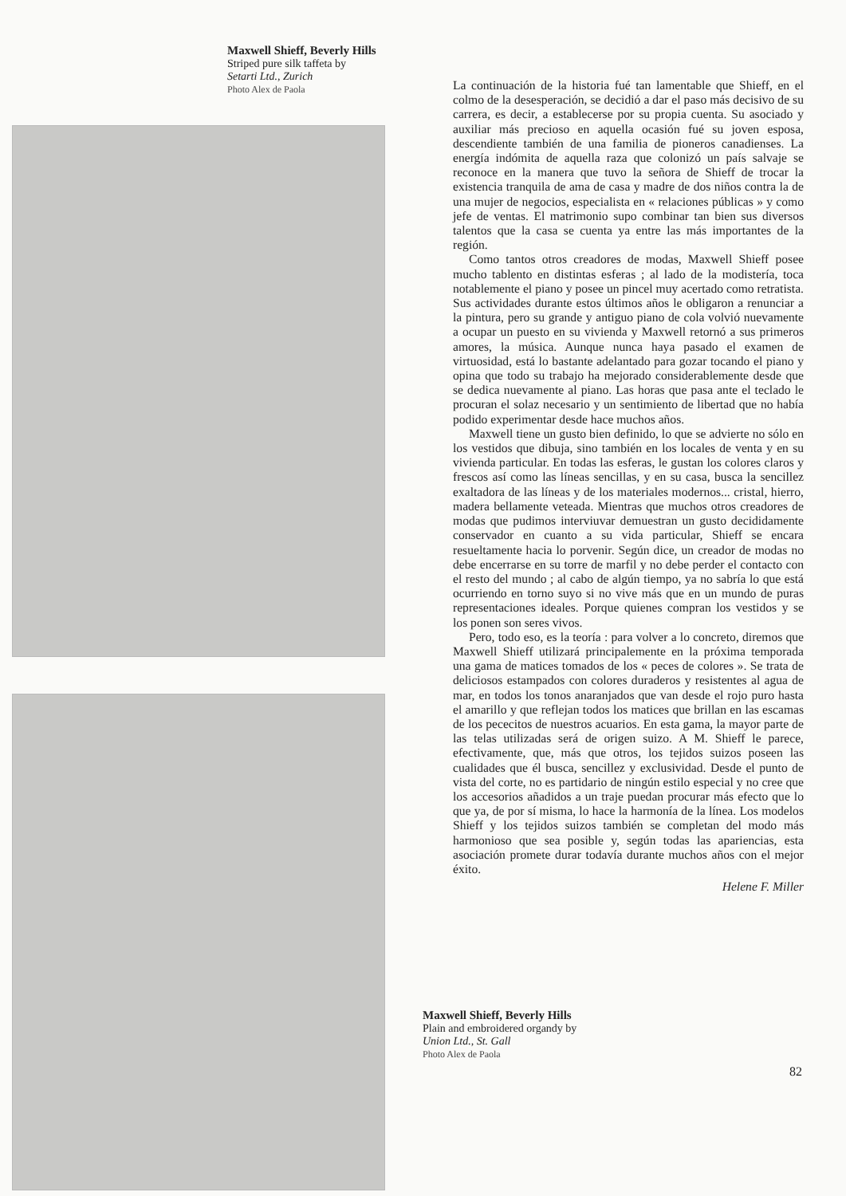Maxwell Shieff, Beverly Hills
Striped pure silk taffeta by
Setarti Ltd., Zurich
Photo Alex de Paola
La continuación de la historia fué tan lamentable que Shieff, en el colmo de la desesperación, se decidió a dar el paso más decisivo de su carrera, es decir, a establecerse por su propia cuenta. Su asociado y auxiliar más precioso en aquella ocasión fué su joven esposa, descendiente también de una familia de pioneros canadienses. La energía indómita de aquella raza que colonizó un país salvaje se reconoce en la manera que tuvo la señora de Shieff de trocar la existencia tranquila de ama de casa y madre de dos niños contra la de una mujer de negocios, especialista en « relaciones públicas » y como jefe de ventas. El matrimonio supo combinar tan bien sus diversos talentos que la casa se cuenta ya entre las más importantes de la región.
Como tantos otros creadores de modas, Maxwell Shieff posee mucho tablento en distintas esferas ; al lado de la modistería, toca notablemente el piano y posee un pincel muy acertado como retratista. Sus actividades durante estos últimos años le obligaron a renunciar a la pintura, pero su grande y antiguo piano de cola volvió nuevamente a ocupar un puesto en su vivienda y Maxwell retornó a sus primeros amores, la música. Aunque nunca haya pasado el examen de virtuosidad, está lo bastante adelantado para gozar tocando el piano y opina que todo su trabajo ha mejorado considerablemente desde que se dedica nuevamente al piano. Las horas que pasa ante el teclado le procuran el solaz necesario y un sentimiento de libertad que no había podido experimentar desde hace muchos años.
Maxwell tiene un gusto bien definido, lo que se advierte no sólo en los vestidos que dibuja, sino también en los locales de venta y en su vivienda particular. En todas las esferas, le gustan los colores claros y frescos así como las líneas sencillas, y en su casa, busca la sencillez exaltadora de las líneas y de los materiales modernos... cristal, hierro, madera bellamente veteada. Mientras que muchos otros creadores de modas que pudimos interviuvar demuestran un gusto decididamente conservador en cuanto a su vida particular, Shieff se encara resueltamente hacia lo porvenir. Según dice, un creador de modas no debe encerrarse en su torre de marfil y no debe perder el contacto con el resto del mundo ; al cabo de algún tiempo, ya no sabría lo que está ocurriendo en torno suyo si no vive más que en un mundo de puras representaciones ideales. Porque quienes compran los vestidos y se los ponen son seres vivos.
Pero, todo eso, es la teoría : para volver a lo concreto, diremos que Maxwell Shieff utilizará principalemente en la próxima temporada una gama de matices tomados de los « peces de colores ». Se trata de deliciosos estampados con colores duraderos y resistentes al agua de mar, en todos los tonos anaranjados que van desde el rojo puro hasta el amarillo y que reflejan todos los matices que brillan en las escamas de los pececitos de nuestros acuarios. En esta gama, la mayor parte de las telas utilizadas será de origen suizo. A M. Shieff le parece, efectivamente, que, más que otros, los tejidos suizos poseen las cualidades que él busca, sencillez y exclusividad. Desde el punto de vista del corte, no es partidario de ningún estilo especial y no cree que los accesorios añadidos a un traje puedan procurar más efecto que lo que ya, de por sí misma, lo hace la harmonía de la línea. Los modelos Shieff y los tejidos suizos también se completan del modo más harmonioso que sea posible y, según todas las apariencias, esta asociación promete durar todavía durante muchos años con el mejor éxito.
Helene F. Miller
Maxwell Shieff, Beverly Hills
Plain and embroidered organdy by
Union Ltd., St. Gall
Photo Alex de Paola
82